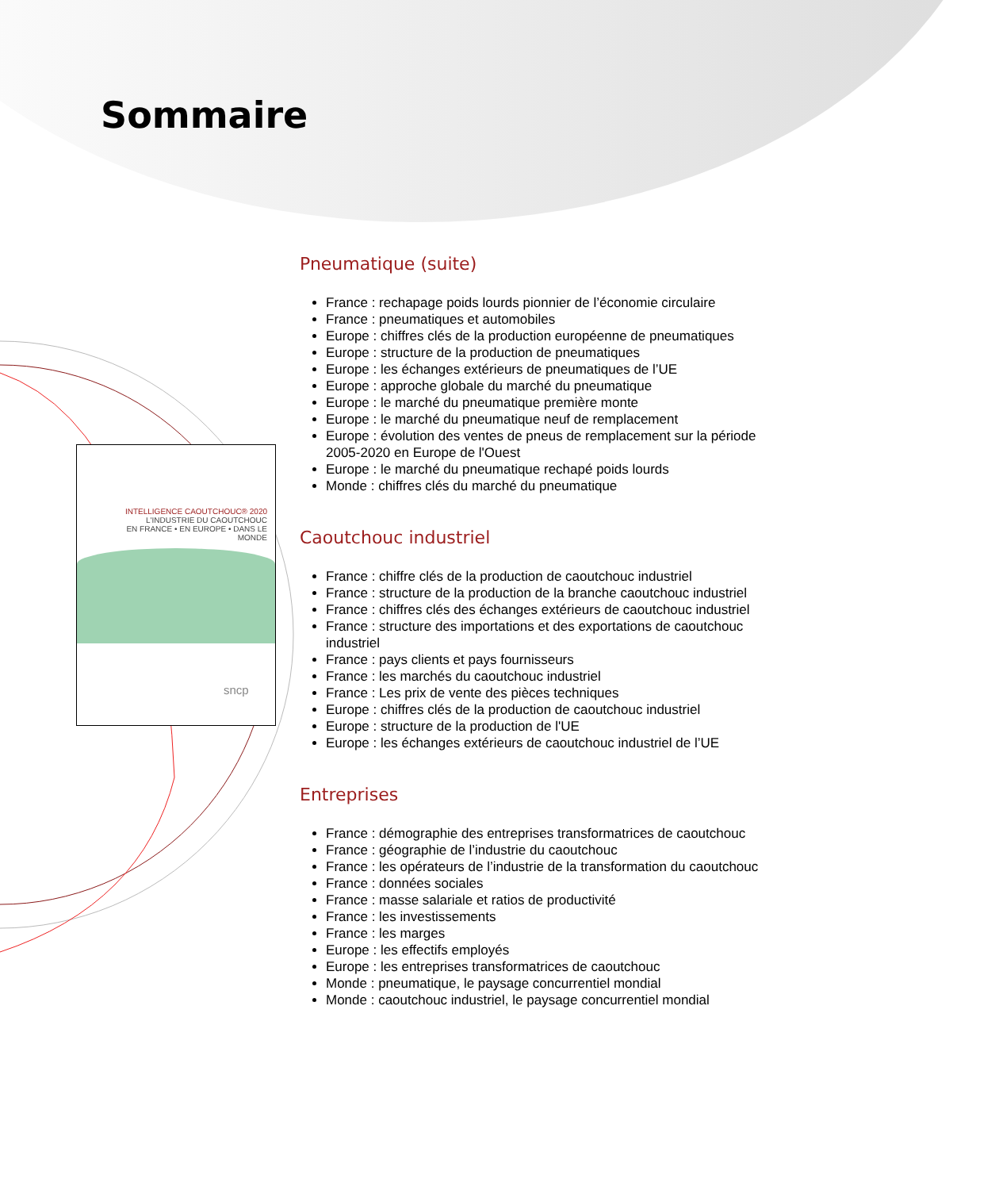Sommaire
INTELLIGENCE CAOUTCHOUC® 2020
L'INDUSTRIE DU CAOUTCHOUC
EN FRANCE • EN EUROPE • DANS LE MONDE
sncp
Pneumatique (suite)
France : rechapage poids lourds pionnier de l’économie circulaire
France : pneumatiques et automobiles
Europe : chiffres clés de la production européenne de pneumatiques
Europe : structure de la production de pneumatiques
Europe : les échanges extérieurs de pneumatiques de l’UE
Europe : approche globale du marché du pneumatique
Europe : le marché du pneumatique première monte
Europe : le marché du pneumatique neuf de remplacement
Europe : évolution des ventes de pneus de remplacement sur la période 2005-2020 en Europe de l'Ouest
Europe : le marché du pneumatique rechapé poids lourds
Monde : chiffres clés du marché du pneumatique
Caoutchouc industriel
France : chiffre clés de la production de caoutchouc industriel
France : structure de la production de la branche caoutchouc industriel
France : chiffres clés des échanges extérieurs de caoutchouc industriel
France : structure des importations et des exportations de caoutchouc industriel
France : pays clients et pays fournisseurs
France : les marchés du caoutchouc industriel
France : Les prix de vente des pièces techniques
Europe : chiffres clés de la production de caoutchouc industriel
Europe : structure de la production de l'UE
Europe : les échanges extérieurs de caoutchouc industriel de l’UE
Entreprises
France : démographie des entreprises transformatrices de caoutchouc
France : géographie de l’industrie du caoutchouc
France : les opérateurs de l’industrie de la transformation du caoutchouc
France : données sociales
France : masse salariale et ratios de productivité
France : les investissements
France : les marges
Europe : les effectifs employés
Europe : les entreprises transformatrices de caoutchouc
Monde : pneumatique, le paysage concurrentiel mondial
Monde : caoutchouc industriel, le paysage concurrentiel mondial